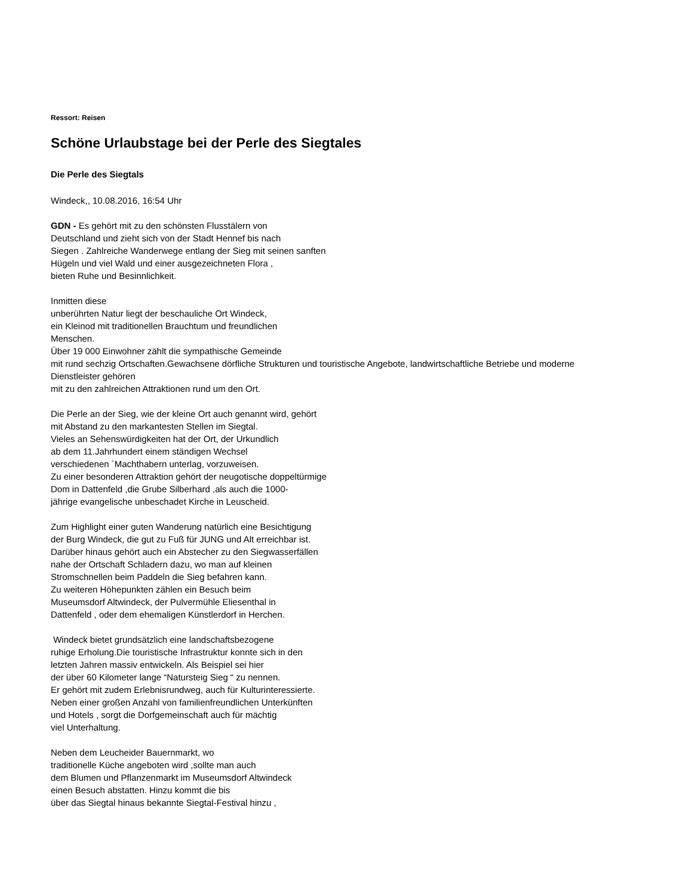Ressort: Reisen
Schöne Urlaubstage bei der Perle des Siegtales
Die Perle des Siegtals
Windeck,, 10.08.2016, 16:54 Uhr
GDN - Es gehört mit zu den schönsten Flusstälern von
Deutschland und zieht sich von der Stadt Hennef bis nach
Siegen . Zahlreiche Wanderwege entlang der Sieg mit seinen sanften
Hügeln und viel Wald und einer ausgezeichneten Flora ,
bieten Ruhe und Besinnlichkeit.
Inmitten diese
unberührten Natur liegt der beschauliche Ort Windeck,
ein Kleinod mit traditionellen Brauchtum und freundlichen
Menschen.
Über 19 000 Einwohner zählt die sympathische Gemeinde
mit rund sechzig Ortschaften.Gewachsene dörfliche Strukturen und touristische Angebote, landwirtschaftliche Betriebe und moderne
Dienstleister gehören
mit zu den zahlreichen Attraktionen rund um den Ort.
Die Perle an der Sieg, wie der kleine Ort auch genannt wird, gehört
mit Abstand zu den markantesten Stellen im Siegtal.
Vieles an Sehenswürdigkeiten hat der Ort, der Urkundlich
ab dem 11.Jahrhundert einem ständigen Wechsel
verschiedenen ´Machthabern unterlag, vorzuweisen.
Zu einer besonderen Attraktion gehört der neugotische doppeltürmige
Dom in Dattenfeld ,die Grube Silberhard ,als auch die 1000-
jährige evangelische unbeschadet Kirche in Leuscheid.
Zum Highlight einer guten Wanderung natürlich eine Besichtigung
der Burg Windeck, die gut zu Fuß für JUNG und Alt erreichbar ist.
Darüber hinaus gehört auch ein Abstecher zu den Siegwasserfällen
nahe der Ortschaft Schladern dazu, wo man auf kleinen
Stromschnellen beim Paddeln die Sieg befahren kann.
Zu weiteren Höhepunkten zählen ein Besuch beim
Museumsdorf Altwindeck, der Pulvermühle Eliesenthal in
Dattenfeld , oder dem ehemaligen Künstlerdorf in Herchen.
Windeck bietet grundsätzlich eine landschaftsbezogene
ruhige Erholung.Die touristische Infrastruktur konnte sich in den
letzten Jahren massiv entwickeln. Als Beispiel sei hier
der über 60 Kilometer lange “Natursteig Sieg “ zu nennen.
Er gehört mit zudem Erlebnisrundweg, auch für Kulturinteressierte.
Neben einer großen Anzahl von familienfreundlichen Unterkünften
und Hotels , sorgt die Dorfgemeinschaft auch für mächtig
viel Unterhaltung.
Neben dem Leucheider Bauernmarkt, wo
traditionelle Küche angeboten wird ,sollte man auch
dem Blumen und Pflanzenmarkt im Museumsdorf Altwindeck
einen Besuch abstatten. Hinzu kommt die bis
über das Siegtal hinaus bekannte Siegtal-Festival hinzu ,